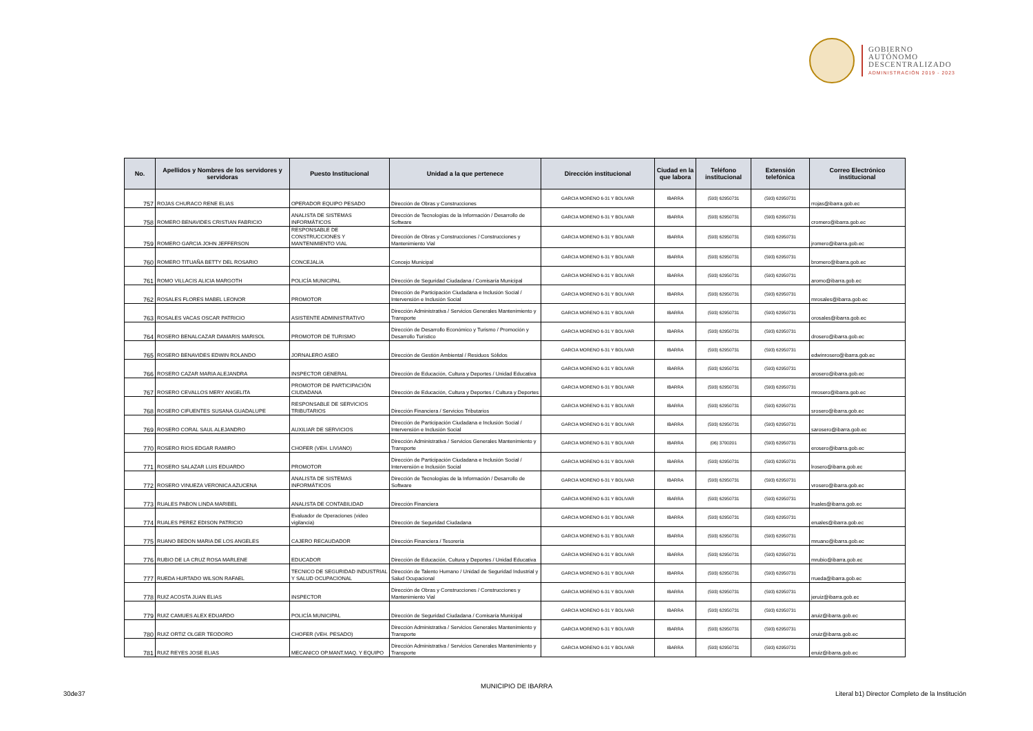GOBIERNO
AUTÓNOMO
DESCENTRALIZADO
ADMINISTRACIÓN 2019 - 2023
| No. | Apellidos y Nombres de los servidores y servidoras | Puesto Institucional | Unidad a la que pertenece | Dirección institucional | Ciudad en la que labora | Teléfono institucional | Extensión telefónica | Correo Electrónico institucional |
| --- | --- | --- | --- | --- | --- | --- | --- | --- |
| 757 | ROJAS CHURACO RENE ELIAS | OPERADOR EQUIPO PESADO | Dirección de Obras y Construcciones | GARCIA MORENO 6-31 Y BOLIVAR | IBARRA | (593) 62950731 | (593) 62950731 | rrojas@ibarra.gob.ec |
| 758 | ROMERO BENAVIDES CRISTIAN FABRICIO | ANALISTA DE SISTEMAS INFORMÁTICOS | Dirección de Tecnologías de la Información / Desarrollo de Software | GARCIA MORENO 6-31 Y BOLIVAR | IBARRA | (593) 62950731 | (593) 62950731 | cromero@ibarra.gob.ec |
| 759 | ROMERO GARCIA JOHN JEFFERSON | RESPONSABLE DE CONSTRUCCIONES Y MANTENIMIENTO VIAL | Dirección de Obras y Construcciones / Construcciones y Mantenimiento Vial | GARCIA MORENO 6-31 Y BOLIVAR | IBARRA | (593) 62950731 | (593) 62950731 | jromero@ibarra.gob.ec |
| 760 | ROMERO TITUAÑA BETTY DEL ROSARIO | CONCEJAL/A | Concejo Municipal | GARCIA MORENO 6-31 Y BOLIVAR | IBARRA | (593) 62950731 | (593) 62950731 | bromero@ibarra.gob.ec |
| 761 | ROMO VILLACIS ALICIA MARGOTH | POLICÍA MUNICIPAL | Dirección de Seguridad Ciudadana / Comisaría Municipal | GARCIA MORENO 6-31 Y BOLIVAR | IBARRA | (593) 62950731 | (593) 62950731 | aromo@ibarra.gob.ec |
| 762 | ROSALES FLORES MABEL LEONOR | PROMOTOR | Dirección de Participación Ciudadana e Inclusión Social / Intervensión e Inclusión Social | GARCIA MORENO 6-31 Y BOLIVAR | IBARRA | (593) 62950731 | (593) 62950731 | mrosales@ibarra.gob.ec |
| 763 | ROSALES VACAS OSCAR PATRICIO | ASISTENTE ADMINISTRATIVO | Dirección Administrativa / Servicios Generales Mantenimiento y Transporte | GARCIA MORENO 6-31 Y BOLIVAR | IBARRA | (593) 62950731 | (593) 62950731 | orosales@ibarra.gob.ec |
| 764 | ROSERO BENALCAZAR DAMARIS MARISOL | PROMOTOR DE TURISMO | Dirección de Desarrollo Económico y Turismo / Promoción y Desarrollo Turístico | GARCIA MORENO 6-31 Y BOLIVAR | IBARRA | (593) 62950731 | (593) 62950731 | drosero@ibarra.gob.ec |
| 765 | ROSERO BENAVIDES EDWIN ROLANDO | JORNALERO ASEO | Dirección de Gestión Ambiental / Residuos Sólidos | GARCIA MORENO 6-31 Y BOLIVAR | IBARRA | (593) 62950731 | (593) 62950731 | edwinrosero@ibarra.gob.ec |
| 766 | ROSERO CAZAR MARIA ALEJANDRA | INSPECTOR GENERAL | Dirección de Educación, Cultura y Deportes / Unidad Educativa | GARCIA MORENO 6-31 Y BOLIVAR | IBARRA | (593) 62950731 | (593) 62950731 | arosero@ibarra.gob.ec |
| 767 | ROSERO CEVALLOS MERY ANGELITA | PROMOTOR DE PARTICIPACIÓN CIUDADANA | Dirección de Educación, Cultura y Deportes / Cultura y Deportes | GARCIA MORENO 6-31 Y BOLIVAR | IBARRA | (593) 62950731 | (593) 62950731 | mrosero@ibarra.gob.ec |
| 768 | ROSERO CIFUENTES SUSANA GUADALUPE | RESPONSABLE DE SERVICIOS TRIBUTARIOS | Dirección Financiera / Servicios Tributarios | GARCIA MORENO 6-31 Y BOLIVAR | IBARRA | (593) 62950731 | (593) 62950731 | srosero@ibarra.gob.ec |
| 769 | ROSERO CORAL SAUL ALEJANDRO | AUXILIAR DE SERVICIOS | Dirección de Participación Ciudadana e Inclusión Social / Intervensión e Inclusión Social | GARCIA MORENO 6-31 Y BOLIVAR | IBARRA | (593) 62950731 | (593) 62950731 | sarosero@ibarra.gob.ec |
| 770 | ROSERO RIOS EDGAR RAMIRO | CHOFER (VEH. LIVIANO) | Dirección Administrativa / Servicios Generales Mantenimiento y Transporte | GARCIA MORENO 6-31 Y BOLIVAR | IBARRA | (06) 3700201 | (593) 62950731 | erosero@ibarra.gob.ec |
| 771 | ROSERO SALAZAR LUIS EDUARDO | PROMOTOR | Dirección de Participación Ciudadana e Inclusión Social / Intervensión e Inclusión Social | GARCIA MORENO 6-31 Y BOLIVAR | IBARRA | (593) 62950731 | (593) 62950731 | lrosero@ibarra.gob.ec |
| 772 | ROSERO VINUEZA VERONICA AZUCENA | ANALISTA DE SISTEMAS INFORMÁTICOS | Dirección de Tecnologías de la Información / Desarrollo de Software | GARCIA MORENO 6-31 Y BOLIVAR | IBARRA | (593) 62950731 | (593) 62950731 | vrosero@ibarra.gob.ec |
| 773 | RUALES PABON LINDA MARIBEL | ANALISTA DE CONTABILIDAD | Dirección Financiera | GARCIA MORENO 6-31 Y BOLIVAR | IBARRA | (593) 62950731 | (593) 62950731 | lruales@ibarra.gob.ec |
| 774 | RUALES PEREZ EDISON PATRICIO | Evaluador de Operaciones (video vigilancia) | Dirección de Seguridad Ciudadana | GARCIA MORENO 6-31 Y BOLIVAR | IBARRA | (593) 62950731 | (593) 62950731 | eruales@ibarra.gob.ec |
| 775 | RUANO BEDON MARIA DE LOS ANGELES | CAJERO RECAUDADOR | Dirección Financiera / Tesorería | GARCIA MORENO 6-31 Y BOLIVAR | IBARRA | (593) 62950731 | (593) 62950731 | mruano@ibarra.gob.ec |
| 776 | RUBIO DE LA CRUZ ROSA MARLENE | EDUCADOR | Dirección de Educación, Cultura y Deportes / Unidad Educativa | GARCIA MORENO 6-31 Y BOLIVAR | IBARRA | (593) 62950731 | (593) 62950731 | mrubio@ibarra.gob.ec |
| 777 | RUEDA HURTADO WILSON RAFAEL | TECNICO DE SEGURIDAD INDUSTRIAL Y SALUD OCUPACIONAL | Dirección de Talento Humano / Unidad de Seguridad Industrial y Salud Ocupacional | GARCIA MORENO 6-31 Y BOLIVAR | IBARRA | (593) 62950731 | (593) 62950731 | rrueda@ibarra.gob.ec |
| 778 | RUIZ ACOSTA JUAN ELIAS | INSPECTOR | Dirección de Obras y Construcciones / Construcciones y Mantenimiento Vial | GARCIA MORENO 6-31 Y BOLIVAR | IBARRA | (593) 62950731 | (593) 62950731 | jeruiz@ibarra.gob.ec |
| 779 | RUIZ CAMUES ALEX EDUARDO | POLICÍA MUNICIPAL | Dirección de Seguridad Ciudadana / Comisaría Municipal | GARCIA MORENO 6-31 Y BOLIVAR | IBARRA | (593) 62950731 | (593) 62950731 | aruiz@ibarra.gob.ec |
| 780 | RUIZ ORTIZ OLGER TEODORO | CHOFER (VEH. PESADO) | Dirección Administrativa / Servicios Generales Mantenimiento y Transporte | GARCIA MORENO 6-31 Y BOLIVAR | IBARRA | (593) 62950731 | (593) 62950731 | oruiz@ibarra.gob.ec |
| 781 | RUIZ REYES JOSE ELIAS | MECANICO OP.MANT.MAQ. Y EQUIPO | Dirección Administrativa / Servicios Generales Mantenimiento y Transporte | GARCIA MORENO 6-31 Y BOLIVAR | IBARRA | (593) 62950731 | (593) 62950731 | eruiz@ibarra.gob.ec |
MUNICIPIO DE IBARRA
30de37 Literal b1) Director Completo de la Institución